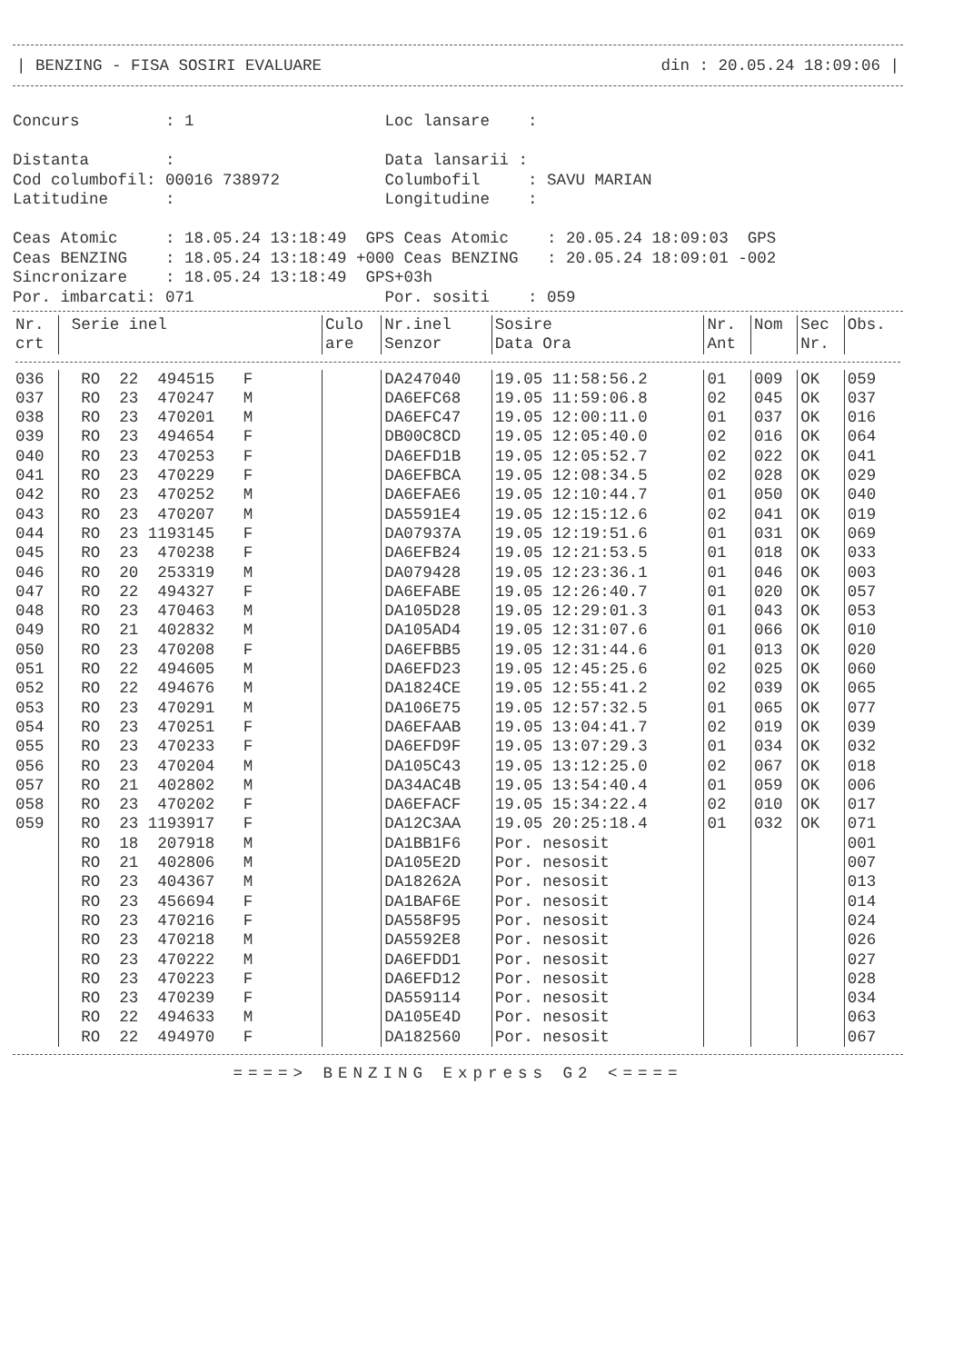| BENZING - FISA SOSIRI EVALUARE din : 20.05.24 18:09:06 |
Concurs         : 1                    Loc lansare    :

Distanta        :                      Data lansarii :
Cod columbofil: 00016 738972           Columbofil     : SAVU MARIAN
Latitudine      :                      Longitudine    :

Ceas Atomic     : 18.05.24 13:18:49  GPS Ceas Atomic    : 20.05.24 18:09:03  GPS
Ceas BENZING    : 18.05.24 13:18:49 +000 Ceas BENZING   : 20.05.24 18:09:01 -002
Sincronizare    : 18.05.24 13:18:49  GPS+03h
Por. imbarcati: 071                    Por. sositi    : 059
| Nr. crt | Serie inel | Culo are | Nr.inel Senzor | Sosire Data Ora | Nr. Ant | Nom | Sec Nr. | Obs. |
| --- | --- | --- | --- | --- | --- | --- | --- | --- |
| 036 | RO 22 494515 F | | DA247040 | 19.05 11:58:56.2 | 01 | 009 | OK | 059 |
| 037 | RO 23 470247 M | | DA6EFC68 | 19.05 11:59:06.8 | 02 | 045 | OK | 037 |
| 038 | RO 23 470201 M | | DA6EFC47 | 19.05 12:00:11.0 | 01 | 037 | OK | 016 |
| 039 | RO 23 494654 F | | DB00C8CD | 19.05 12:05:40.0 | 02 | 016 | OK | 064 |
| 040 | RO 23 470253 F | | DA6EFD1B | 19.05 12:05:52.7 | 02 | 022 | OK | 041 |
| 041 | RO 23 470229 F | | DA6EFBCA | 19.05 12:08:34.5 | 02 | 028 | OK | 029 |
| 042 | RO 23 470252 M | | DA6EFAE6 | 19.05 12:10:44.7 | 01 | 050 | OK | 040 |
| 043 | RO 23 470207 M | | DA5591E4 | 19.05 12:15:12.6 | 02 | 041 | OK | 019 |
| 044 | RO 23 1193145 F | | DA07937A | 19.05 12:19:51.6 | 01 | 031 | OK | 069 |
| 045 | RO 23 470238 F | | DA6EFB24 | 19.05 12:21:53.5 | 01 | 018 | OK | 033 |
| 046 | RO 20 253319 M | | DA079428 | 19.05 12:23:36.1 | 01 | 046 | OK | 003 |
| 047 | RO 22 494327 F | | DA6EFABE | 19.05 12:26:40.7 | 01 | 020 | OK | 057 |
| 048 | RO 23 470463 M | | DA105D28 | 19.05 12:29:01.3 | 01 | 043 | OK | 053 |
| 049 | RO 21 402832 M | | DA105AD4 | 19.05 12:31:07.6 | 01 | 066 | OK | 010 |
| 050 | RO 23 470208 F | | DA6EFBB5 | 19.05 12:31:44.6 | 01 | 013 | OK | 020 |
| 051 | RO 22 494605 M | | DA6EFD23 | 19.05 12:45:25.6 | 02 | 025 | OK | 060 |
| 052 | RO 22 494676 M | | DA1824CE | 19.05 12:55:41.2 | 02 | 039 | OK | 065 |
| 053 | RO 23 470291 M | | DA106E75 | 19.05 12:57:32.5 | 01 | 065 | OK | 077 |
| 054 | RO 23 470251 F | | DA6EFAAB | 19.05 13:04:41.7 | 02 | 019 | OK | 039 |
| 055 | RO 23 470233 F | | DA6EFD9F | 19.05 13:07:29.3 | 01 | 034 | OK | 032 |
| 056 | RO 23 470204 M | | DA105C43 | 19.05 13:12:25.0 | 02 | 067 | OK | 018 |
| 057 | RO 21 402802 M | | DA34AC4B | 19.05 13:54:40.4 | 01 | 059 | OK | 006 |
| 058 | RO 23 470202 F | | DA6EFACF | 19.05 15:34:22.4 | 02 | 010 | OK | 017 |
| 059 | RO 23 1193917 F | | DA12C3AA | 19.05 20:25:18.4 | 01 | 032 | OK | 071 |
| | RO 18 207918 M | | DA1BB1F6 | Por. nesosit | | | | 001 |
| | RO 21 402806 M | | DA105E2D | Por. nesosit | | | | 007 |
| | RO 23 404367 M | | DA18262A | Por. nesosit | | | | 013 |
| | RO 23 456694 F | | DA1BAF6E | Por. nesosit | | | | 014 |
| | RO 23 470216 F | | DA558F95 | Por. nesosit | | | | 024 |
| | RO 23 470218 M | | DA5592E8 | Por. nesosit | | | | 026 |
| | RO 23 470222 M | | DA6EFDD1 | Por. nesosit | | | | 027 |
| | RO 23 470223 F | | DA6EFD12 | Por. nesosit | | | | 028 |
| | RO 23 470239 F | | DA559114 | Por. nesosit | | | | 034 |
| | RO 22 494633 M | | DA105E4D | Por. nesosit | | | | 063 |
| | RO 22 494970 F | | DA182560 | Por. nesosit | | | | 067 |
====> BENZING Express G2 <====